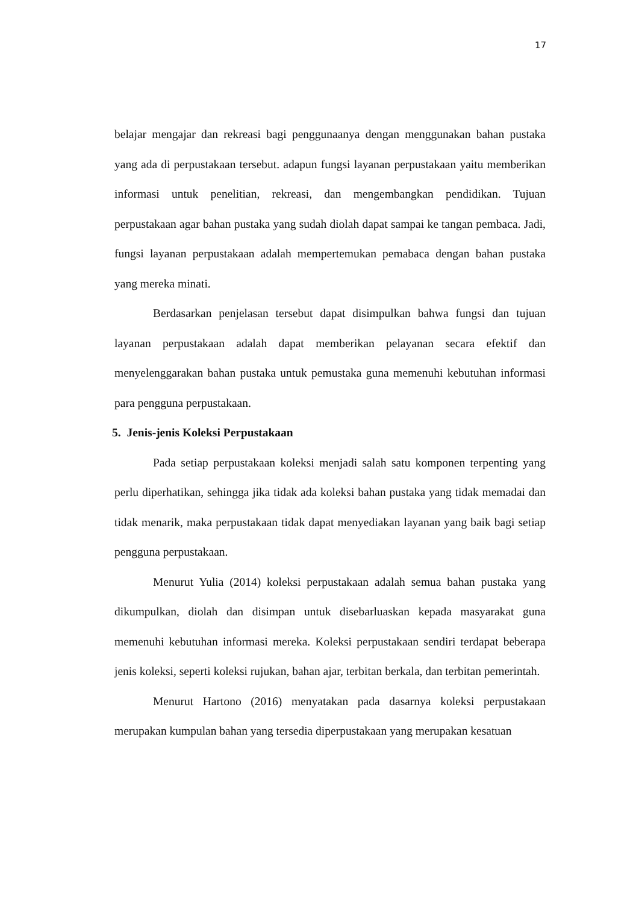17
belajar mengajar dan rekreasi bagi penggunaanya dengan menggunakan bahan pustaka yang ada di perpustakaan tersebut. adapun fungsi layanan perpustakaan yaitu memberikan informasi untuk penelitian, rekreasi, dan mengembangkan pendidikan. Tujuan perpustakaan agar bahan pustaka yang sudah diolah dapat sampai ke tangan pembaca. Jadi, fungsi layanan perpustakaan adalah mempertemukan pemabaca dengan bahan pustaka yang mereka minati.
Berdasarkan penjelasan tersebut dapat disimpulkan bahwa fungsi dan tujuan layanan perpustakaan adalah dapat memberikan pelayanan secara efektif dan menyelenggarakan bahan pustaka untuk pemustaka guna memenuhi kebutuhan informasi para pengguna perpustakaan.
5. Jenis-jenis Koleksi Perpustakaan
Pada setiap perpustakaan koleksi menjadi salah satu komponen terpenting yang perlu diperhatikan, sehingga jika tidak ada koleksi bahan pustaka yang tidak memadai dan tidak menarik, maka perpustakaan tidak dapat menyediakan layanan yang baik bagi setiap pengguna perpustakaan.
Menurut Yulia (2014) koleksi perpustakaan adalah semua bahan pustaka yang dikumpulkan, diolah dan disimpan untuk disebarluaskan kepada masyarakat guna memenuhi kebutuhan informasi mereka. Koleksi perpustakaan sendiri terdapat beberapa jenis koleksi, seperti koleksi rujukan, bahan ajar, terbitan berkala, dan terbitan pemerintah.
Menurut Hartono (2016) menyatakan pada dasarnya koleksi perpustakaan merupakan kumpulan bahan yang tersedia diperpustakaan yang merupakan kesatuan